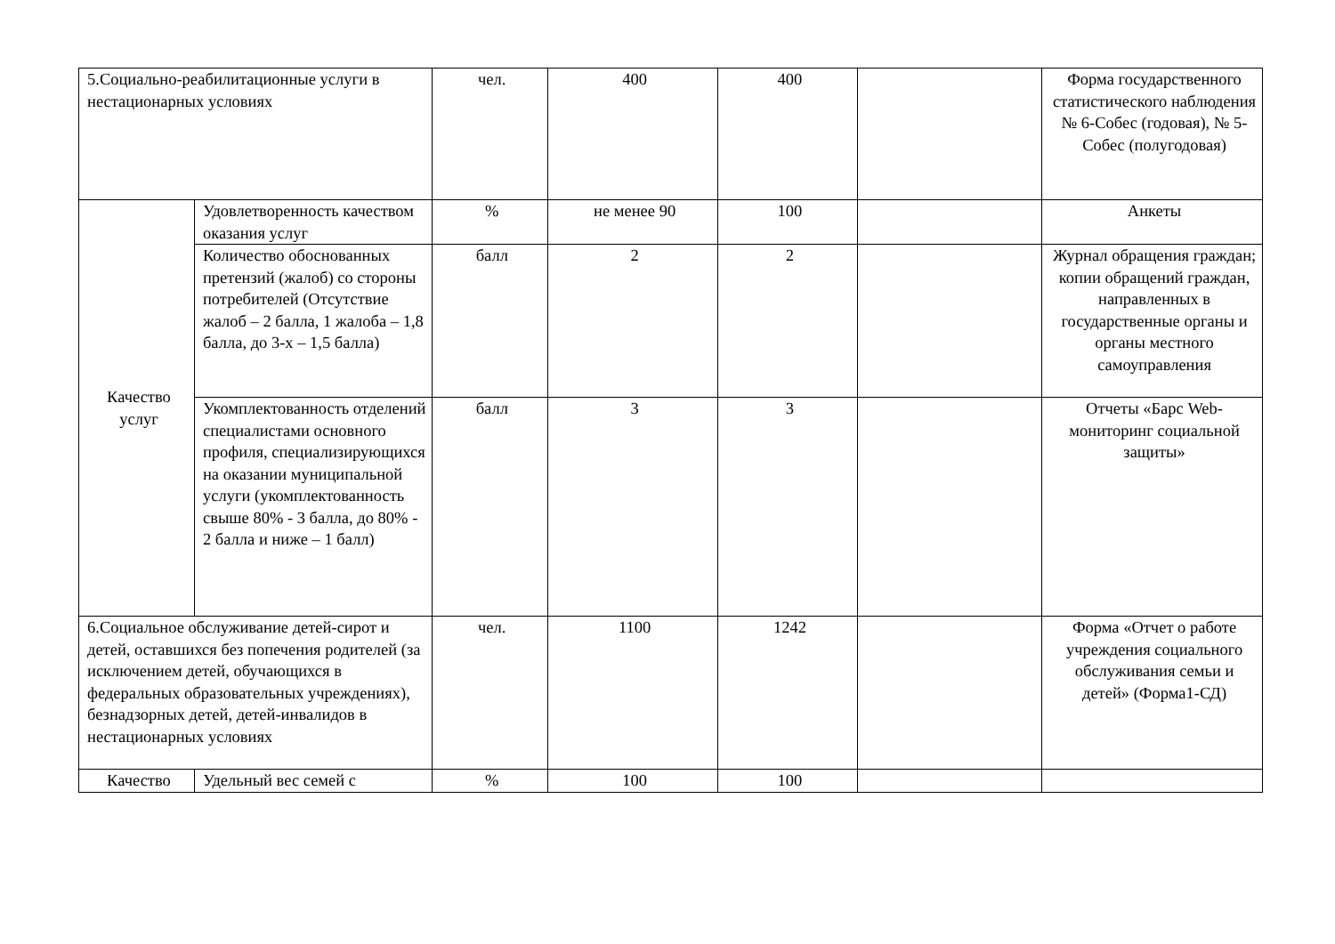| 5.Социально-реабилитационные услуги в нестационарных условиях | | чел. | 400 | 400 | | Форма государственного статистического наблюдения № 6-Собес (годовая), № 5-Собес (полугодовая) |
| Качество услуг | Удовлетворенность качеством оказания услуг | % | не менее 90 | 100 | | Анкеты |
| | Количество обоснованных претензий (жалоб) со стороны потребителей (Отсутствие жалоб – 2 балла, 1 жалоба – 1,8 балла, до 3-х – 1,5 балла) | балл | 2 | 2 | | Журнал обращения граждан; копии обращений граждан, направленных в государственные органы и органы местного самоуправления |
| | Укомплектованность отделений специалистами основного профиля, специализирующихся на оказании муниципальной услуги (укомплектованность свыше 80% - 3 балла, до 80% - 2 балла и ниже – 1 балл) | балл | 3 | 3 | | Отчеты «Барс Web-мониторинг социальной защиты» |
| 6.Социальное обслуживание детей-сирот и детей, оставшихся без попечения родителей (за исключением детей, обучающихся в федеральных образовательных учреждениях), безнадзорных детей, детей-инвалидов в нестационарных условиях | | чел. | 1100 | 1242 | | Форма «Отчет о работе учреждения социального обслуживания семьи и детей» (Форма1-СД) |
| Качество | Удельный вес семей с | % | 100 | 100 | | |